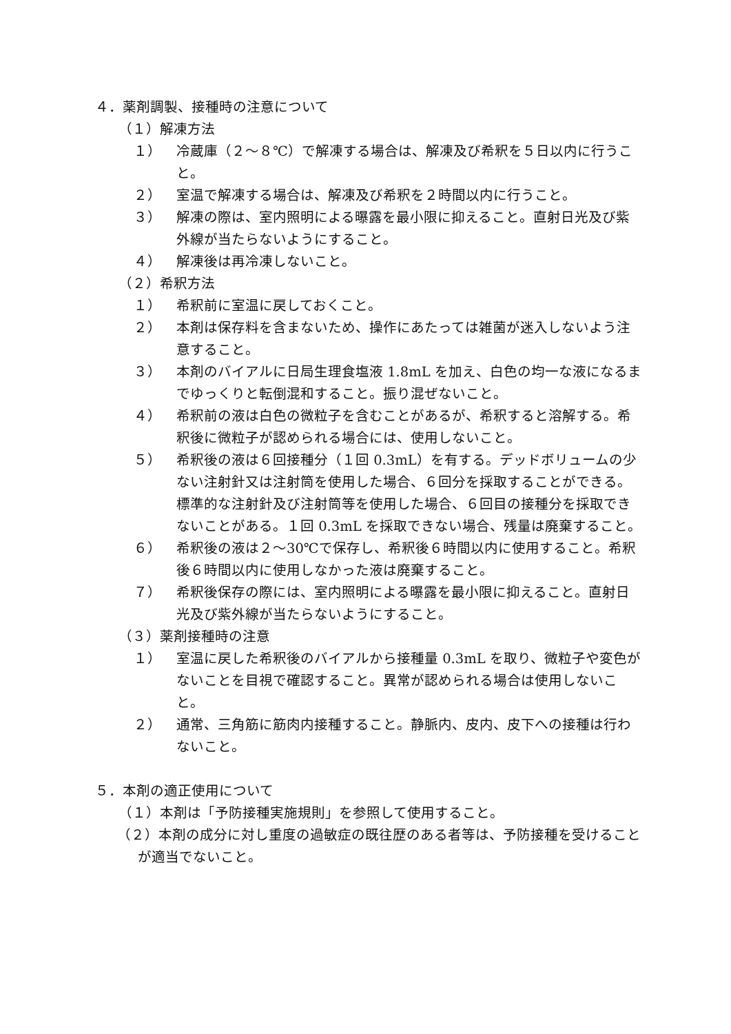４．薬剤調製、接種時の注意について
（１）解凍方法
１） 冷蔵庫（２～８℃）で解凍する場合は、解凍及び希釈を５日以内に行うこと。
２） 室温で解凍する場合は、解凍及び希釈を２時間以内に行うこと。
３） 解凍の際は、室内照明による曝露を最小限に抑えること。直射日光及び紫外線が当たらないようにすること。
４） 解凍後は再冷凍しないこと。
（２）希釈方法
１） 希釈前に室温に戻しておくこと。
２） 本剤は保存料を含まないため、操作にあたっては雑菌が迷入しないよう注意すること。
３） 本剤のバイアルに日局生理食塩液 1.8mL を加え、白色の均一な液になるまでゆっくりと転倒混和すること。振り混ぜないこと。
４） 希釈前の液は白色の微粒子を含むことがあるが、希釈すると溶解する。希釈後に微粒子が認められる場合には、使用しないこと。
５） 希釈後の液は６回接種分（１回 0.3mL）を有する。デッドボリュームの少ない注射針又は注射筒を使用した場合、６回分を採取することができる。標準的な注射針及び注射筒等を使用した場合、６回目の接種分を採取できないことがある。１回 0.3mL を採取できない場合、残量は廃棄すること。
６） 希釈後の液は２～30℃で保存し、希釈後６時間以内に使用すること。希釈後６時間以内に使用しなかった液は廃棄すること。
７） 希釈後保存の際には、室内照明による曝露を最小限に抑えること。直射日光及び紫外線が当たらないようにすること。
（３）薬剤接種時の注意
１） 室温に戻した希釈後のバイアルから接種量 0.3mL を取り、微粒子や変色がないことを目視で確認すること。異常が認められる場合は使用しないこと。
２） 通常、三角筋に筋肉内接種すること。静脈内、皮内、皮下への接種は行わないこと。
５．本剤の適正使用について
（１）本剤は「予防接種実施規則」を参照して使用すること。
（２）本剤の成分に対し重度の過敏症の既往歴のある者等は、予防接種を受けることが適当でないこと。